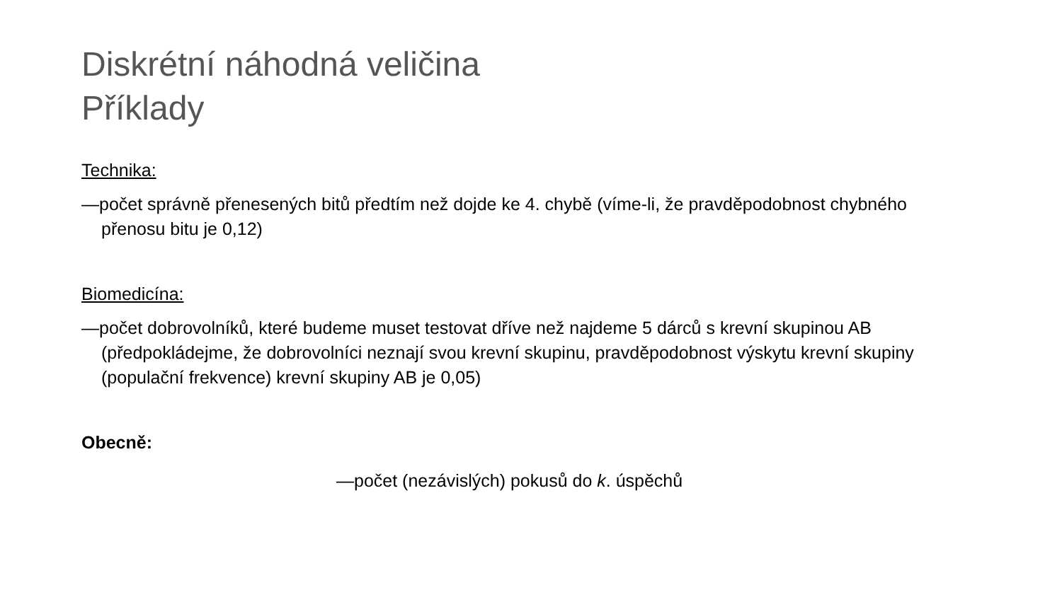Diskrétní náhodná veličina
Příklady
Technika:
—počet správně přenesených bitů předtím než dojde ke 4. chybě (víme-li, že pravděpodobnost chybného přenosu bitu je 0,12)
Biomedicína:
—počet dobrovolníků, které budeme muset testovat dříve než najdeme 5 dárců s krevní skupinou AB (předpokládejme, že dobrovolníci neznají svou krevní skupinu, pravděpodobnost výskytu krevní skupiny (populační frekvence) krevní skupiny AB je 0,05)
Obecně:
—počet (nezávislých) pokusů do k. úspěchů